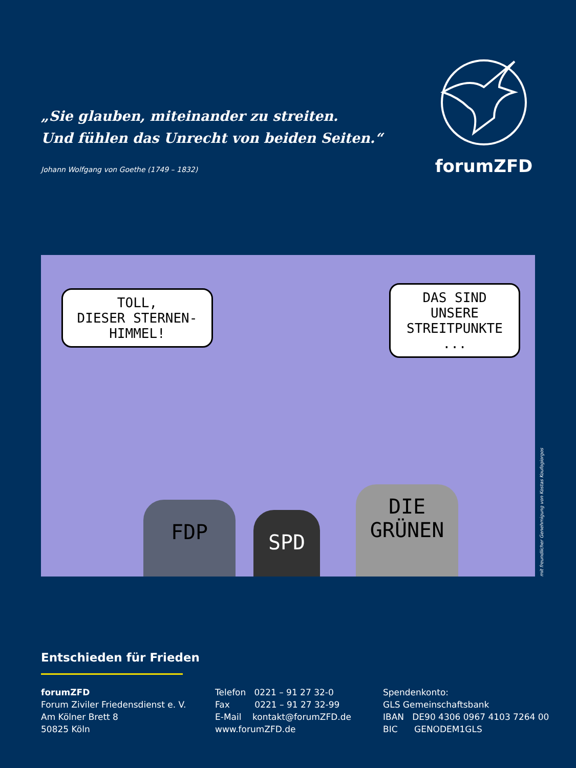„Sie glauben, miteinander zu streiten.
Und fühlen das Unrecht von beiden Seiten.“
Johann Wolfgang von Goethe (1749 – 1832)
forumZFD
TOLL,
DIESER STERNEN-
HIMMEL!
DAS SIND
UNSERE
STREITPUNKTE ...
FDP SPD
DIE
GRÜNEN
mit freundlicher Genehmigung von Kostas Koufogiorgos
Entschieden für Frieden
forumZFD
Forum Ziviler Friedensdienst e. V.
Am Kölner Brett 8
50825 Köln
Telefon 0221 – 91 27 32-0
Fax 0221 – 91 27 32-99
E-Mail kontakt@forumZFD.de
www.forumZFD.de
Spendenkonto:
GLS Gemeinschaftsbank
IBAN DE90 4306 0967 4103 7264 00
BIC GENODEM1GLS